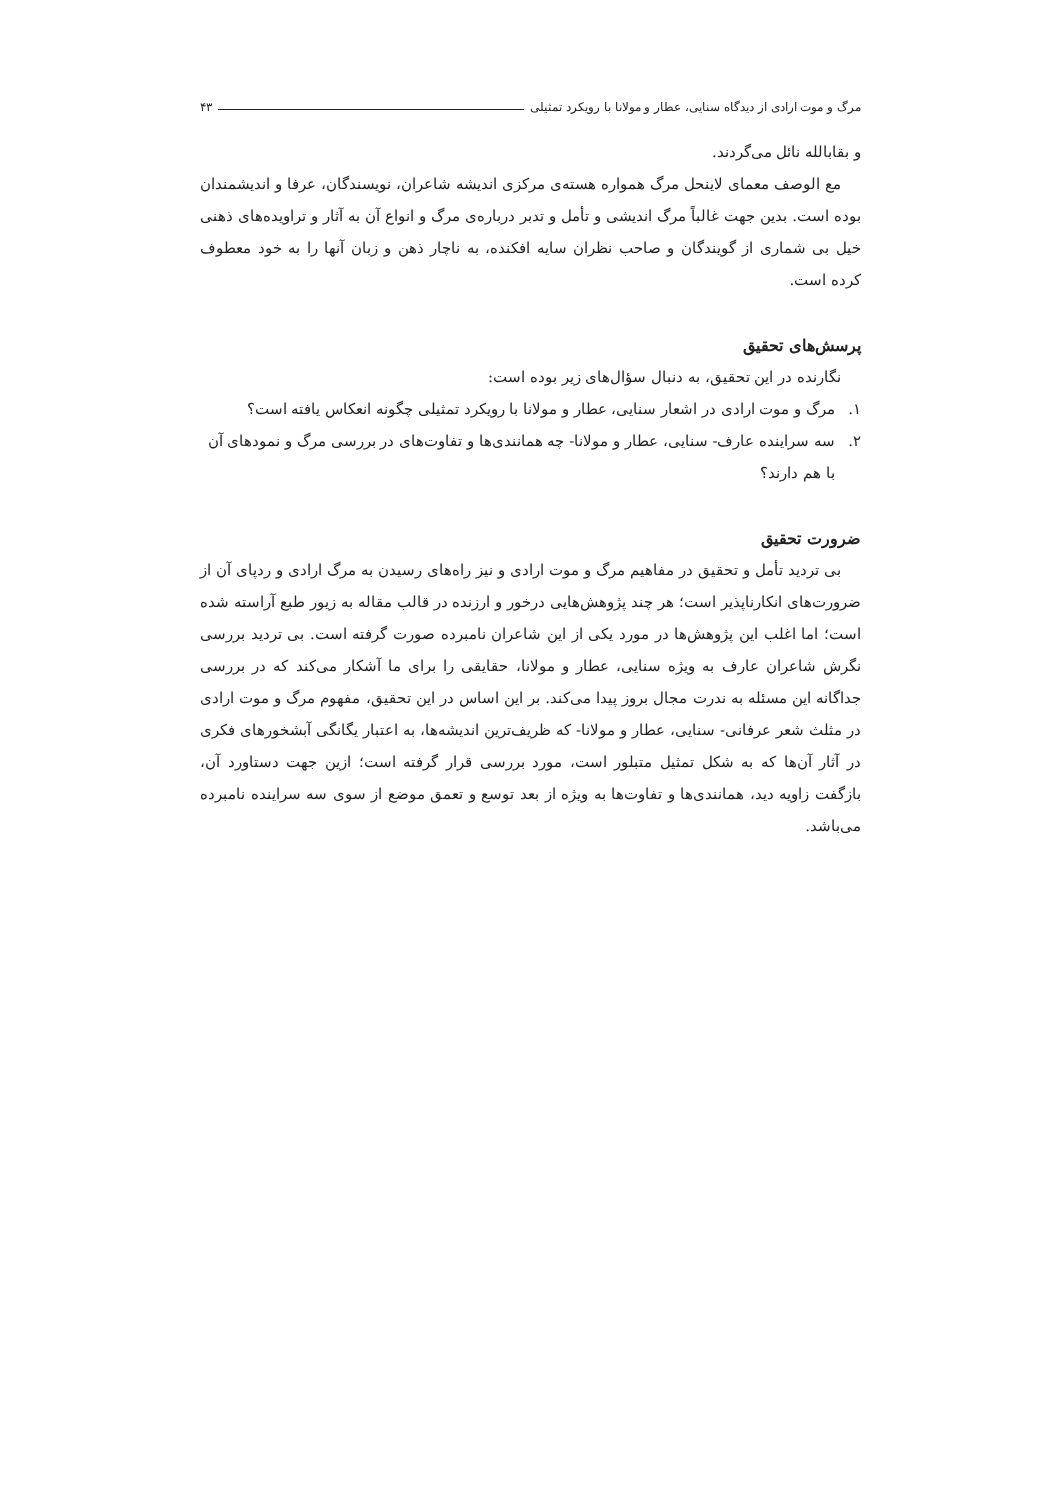مرگ و موت ارادی از دیدگاه سنایی، عطار و مولانا با رویکرد تمثیلی
۴۳
و بقابالله نائل می‌گردند.
مع الوصف معمای لاینحل مرگ همواره هسته‌ی مرکزی اندیشه شاعران، نویسندگان، عرفا و اندیشمندان بوده است. بدین جهت غالباً مرگ اندیشی و تأمل و تدبر درباره‌ی مرگ و انواع آن به آثار و تراویده‌های ذهنی خیل بی شماری از گویندگان و صاحب نظران سایه افکنده، به ناچار ذهن و زبان آنها را به خود معطوف کرده است.
پرسش‌های تحقیق
نگارنده در این تحقیق، به دنبال سؤال‌های زیر بوده است:
۱. مرگ و موت ارادی در اشعار سنایی، عطار و مولانا با رویکرد تمثیلی چگونه انعکاس یافته است؟
۲. سه سراینده عارف- سنایی، عطار و مولانا- چه همانندی‌ها و تفاوت‌های در بررسی مرگ و نمودهای آن با هم دارند؟
ضرورت تحقیق
بی تردید تأمل و تحقیق در مفاهیم مرگ و موت ارادی و نیز راه‌های رسیدن به مرگ ارادی و ردپای آن از ضرورت‌های انکارناپذیر است؛ هر چند پژوهش‌هایی درخور و ارزنده در قالب مقاله به زیور طبع آراسته شده است؛ اما اغلب این پژوهش‌ها در مورد یکی از این شاعران نامبرده صورت گرفته است. بی تردید بررسی نگرش شاعران عارف به ویژه سنایی، عطار و مولانا، حقایقی را برای ما آشکار می‌کند که در بررسی جداگانه این مسئله به ندرت مجال بروز پیدا می‌کند. بر این اساس در این تحقیق، مفهوم مرگ و موت ارادی در مثلث شعر عرفانی- سنایی، عطار و مولانا- که ظریف‌ترین اندیشه‌ها، به اعتبار یگانگی آبشخورهای فکری در آثار آن‌ها که به شکل تمثیل متبلور است، مورد بررسی قرار گرفته است؛ ازین جهت دستاورد آن، بازگفت زاویه دید، همانندی‌ها و تفاوت‌ها به ویژه از بعد توسع و تعمق موضع از سوی سه سراینده نامبرده می‌باشد.